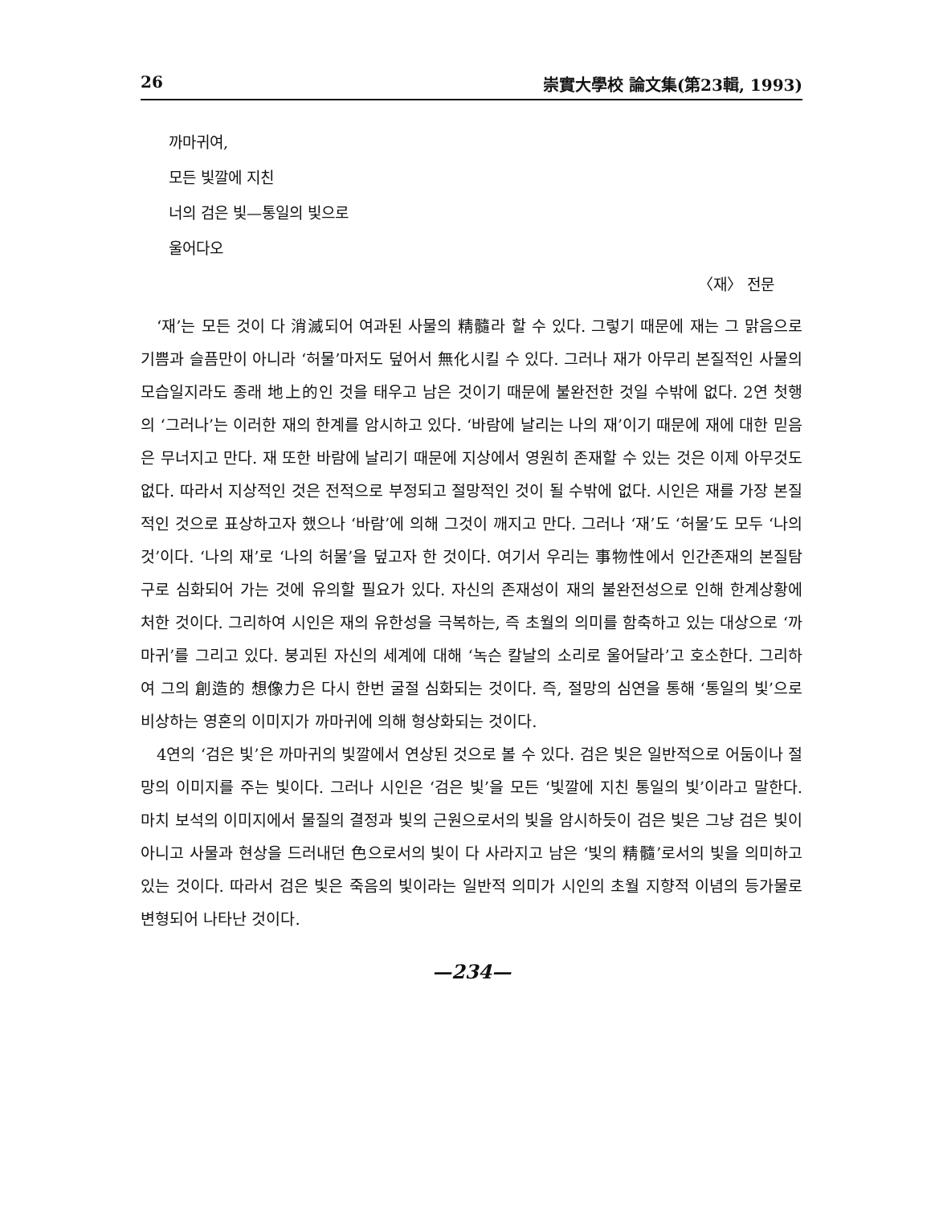26 崇實大學校 論文集(第23輯, 1993)
까마귀여,
모든 빛깔에 지친
너의 검은 빛—통일의 빛으로
울어다오
〈재〉 전문
‘재’는 모든 것이 다 消滅되어 여과된 사물의 精髓라 할 수 있다. 그렇기 때문에 재는 그 맑음으로 기쁨과 슬픔만이 아니라 ‘허물’마저도 덮어서 無化시킬 수 있다. 그러나 재가 아무리 본질적인 사물의 모습일지라도 종래 地上的인 것을 태우고 남은 것이기 때문에 불완전한 것일 수밖에 없다. 2연 첫행의 ‘그러나’는 이러한 재의 한계를 암시하고 있다. ‘바람에 날리는 나의 재’이기 때문에 재에 대한 믿음은 무너지고 만다. 재 또한 바람에 날리기 때문에 지상에서 영원히 존재할 수 있는 것은 이제 아무것도 없다. 따라서 지상적인 것은 전적으로 부정되고 절망적인 것이 될 수밖에 없다. 시인은 재를 가장 본질적인 것으로 표상하고자 했으나 ‘바람’에 의해 그것이 깨지고 만다. 그러나 ‘재’도 ‘허물’도 모두 ‘나의 것’이다. ‘나의 재’로 ‘나의 허물’을 덮고자 한 것이다. 여기서 우리는 事物性에서 인간존재의 본질탐구로 심화되어 가는 것에 유의할 필요가 있다. 자신의 존재성이 재의 불완전성으로 인해 한계상황에 처한 것이다. 그리하여 시인은 재의 유한성을 극복하는, 즉 초월의 의미를 함축하고 있는 대상으로 ‘까마귀’를 그리고 있다. 붕괴된 자신의 세계에 대해 ‘녹슨 칼날의 소리로 울어달라’고 호소한다. 그리하여 그의 創造的 想像力은 다시 한번 굴절 심화되는 것이다. 즉, 절망의 심연을 통해 ‘통일의 빛’으로 비상하는 영혼의 이미지가 까마귀에 의해 형상화되는 것이다.
4연의 ‘검은 빛’은 까마귀의 빛깔에서 연상된 것으로 볼 수 있다. 검은 빛은 일반적으로 어둠이나 절망의 이미지를 주는 빛이다. 그러나 시인은 ‘검은 빛’을 모든 ‘빛깔에 지친 통일의 빛’이라고 말한다. 마치 보석의 이미지에서 물질의 결정과 빛의 근원으로서의 빛을 암시하듯이 검은 빛은 그냥 검은 빛이 아니고 사물과 현상을 드러내던 色으로서의 빛이 다 사라지고 남은 ‘빛의 精髓’로서의 빛을 의미하고 있는 것이다. 따라서 검은 빛은 죽음의 빛이라는 일반적 의미가 시인의 초월 지향적 이념의 등가물로 변형되어 나타난 것이다.
—234—